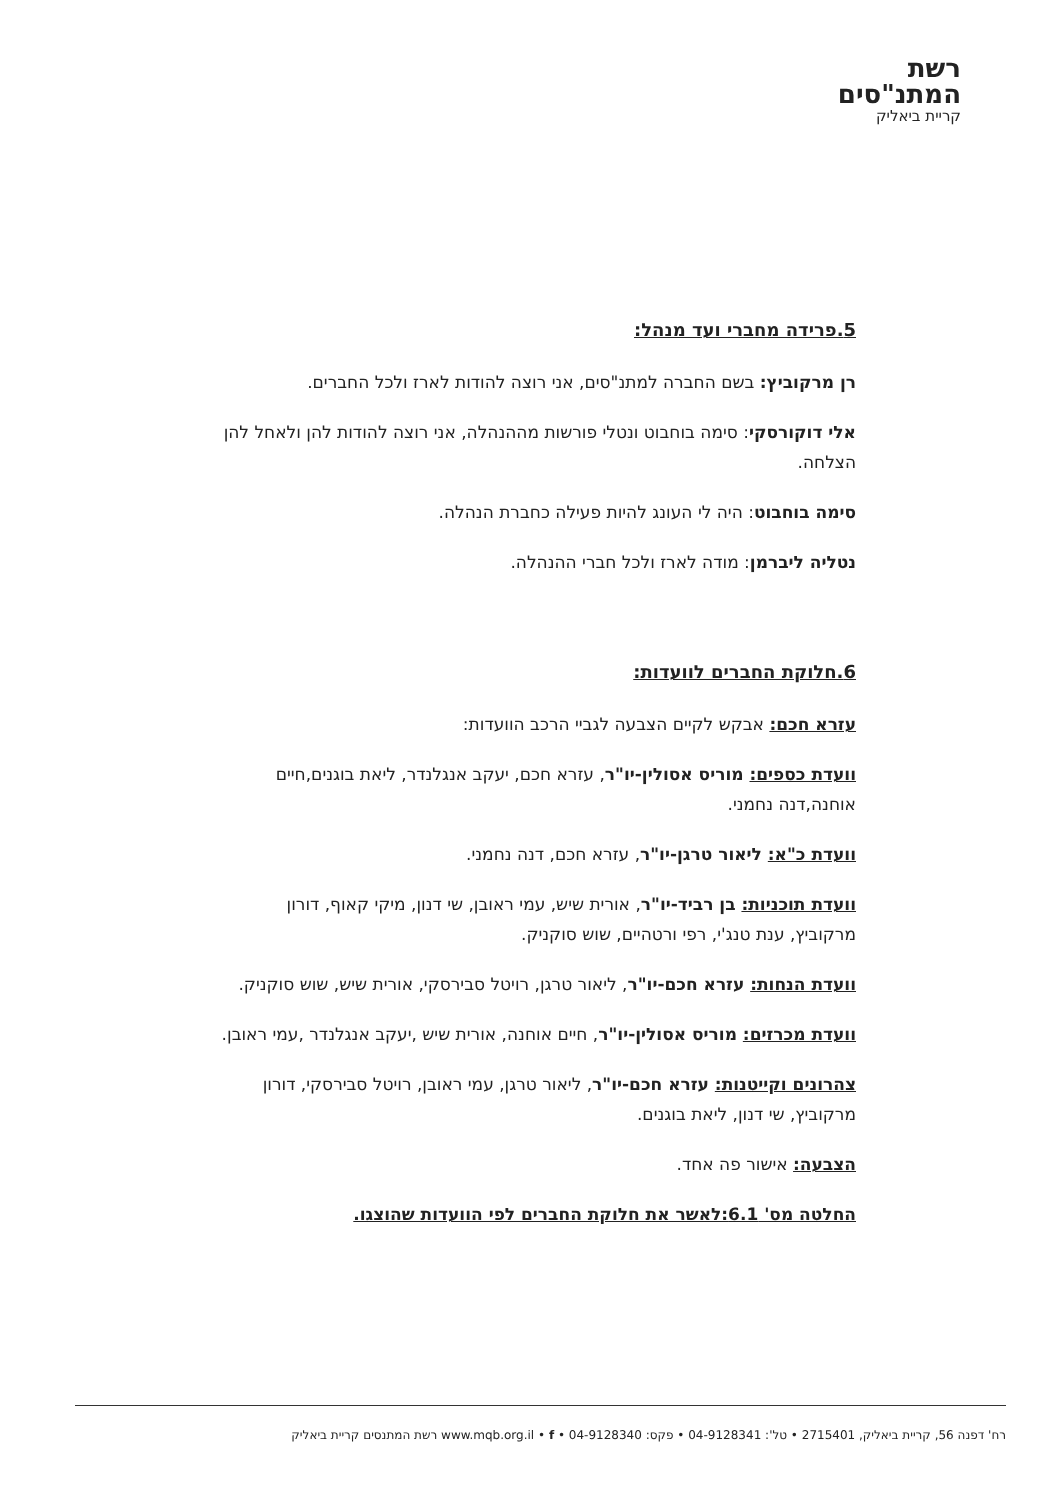רשת
המתנ"סים
קריית ביאליק
5.פרידה מחברי ועד מנהל:
רן מרקוביץ: בשם החברה למתנ"סים, אני רוצה להודות לארז ולכל החברים.
אלי דוקורסקי: סימה בוחבוט ונטלי פורשות מההנהלה, אני רוצה להודות להן ולאחל להן הצלחה.
סימה בוחבוט: היה לי העונג להיות פעילה כחברת הנהלה.
נטליה ליברמן: מודה לארז ולכל חברי ההנהלה.
6.חלוקת החברים לוועדות:
עזרא חכם: אבקש לקיים הצבעה לגביי הרכב הוועדות:
וועדת כספים: מוריס אסולין-יו"ר, עזרא חכם, יעקב אנגלנדר, ליאת בוגנים,חיים אוחנה,דנה נחמני.
וועדת כ"א: ליאור טרגן-יו"ר, עזרא חכם, דנה נחמני.
וועדת תוכניות: בן רביד-יו"ר, אורית שיש, עמי ראובן, שי דנון, מיקי קאוף, דורון מרקוביץ, ענת טנג'י, רפי ורטהיים, שוש סוקניק.
וועדת הנחות: עזרא חכם-יו"ר, ליאור טרגן, רויטל סבירסקי, אורית שיש, שוש סוקניק.
וועדת מכרזים: מוריס אסולין-יו"ר, חיים אוחנה, אורית שיש ,יעקב אנגלנדר ,עמי ראובן.
צהרונים וקייטנות: עזרא חכם-יו"ר, ליאור טרגן, עמי ראובן, רויטל סבירסקי, דורון מרקוביץ, שי דנון, ליאת בוגנים.
הצבעה: אישור פה אחד.
החלטה מס' 6.1:לאשר את חלוקת החברים לפי הוועדות שהוצגו.
רח' דפנה 56, קריית ביאליק, 2715401 • טל': 04-9128341 • פקס: 04-9128340 • www.mqb.org.il • f רשת המתנסים קריית ביאליק